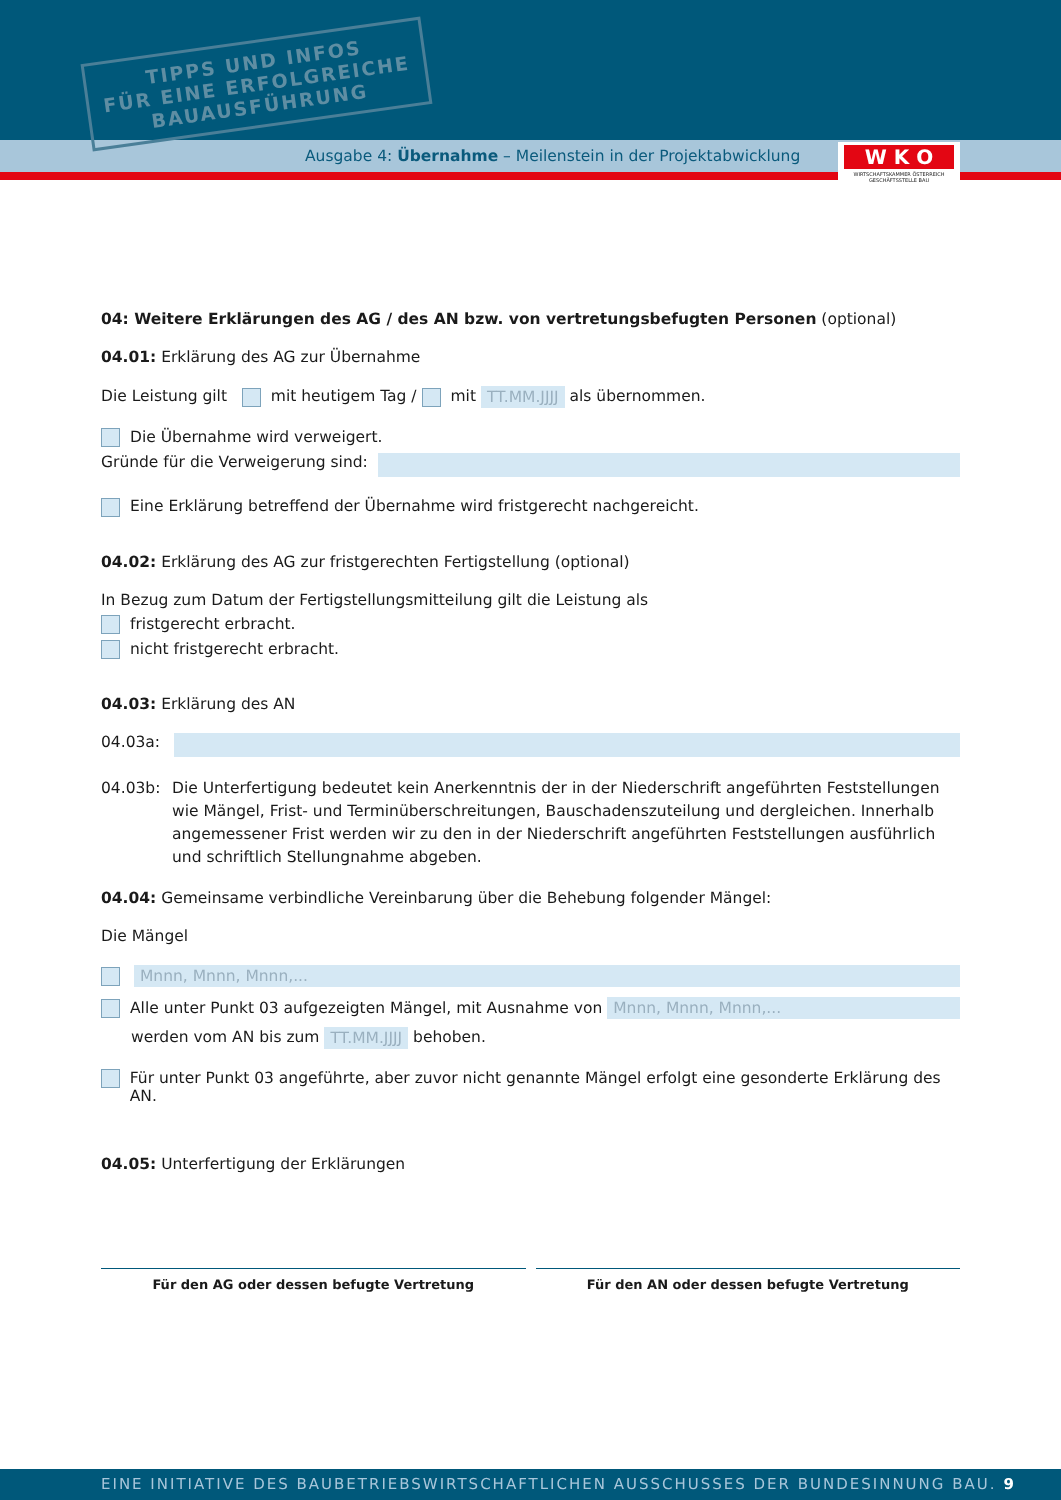TIPPS UND INFOS
FÜR EINE ERFOLGREICHE
BAUAUSFÜHRUNG
Ausgabe 4: Übernahme – Meilenstein in der Projektabwicklung
W K O
WIRTSCHAFTSKAMMER ÖSTERREICH
GESCHÄFTSSTELLE BAU
04: Weitere Erklärungen des AG / des AN bzw. von vertretungsbefugten Personen (optional)
04.01: Erklärung des AG zur Übernahme
Die Leistung gilt mit heutigem Tag / mit TT.MM.JJJJ als übernommen.
Die Übernahme wird verweigert.
Gründe für die Verweigerung sind:
Eine Erklärung betreffend der Übernahme wird fristgerecht nachgereicht.
04.02: Erklärung des AG zur fristgerechten Fertigstellung (optional)
In Bezug zum Datum der Fertigstellungsmitteilung gilt die Leistung als
fristgerecht erbracht.
nicht fristgerecht erbracht.
04.03: Erklärung des AN
04.03a:
04.03b: Die Unterfertigung bedeutet kein Anerkenntnis der in der Niederschrift angeführten Feststellungen wie Mängel, Frist- und Terminüberschreitungen, Bauschadenszuteilung und dergleichen. Innerhalb angemessener Frist werden wir zu den in der Niederschrift angeführten Feststellungen ausführlich und schriftlich Stellungnahme abgeben.
04.04: Gemeinsame verbindliche Vereinbarung über die Behebung folgender Mängel:
Die Mängel
Mnnn, Mnnn, Mnnn,...
Alle unter Punkt 03 aufgezeigten Mängel, mit Ausnahme von Mnnn, Mnnn, Mnnn,...
werden vom AN bis zum TT.MM.JJJJ behoben.
Für unter Punkt 03 angeführte, aber zuvor nicht genannte Mängel erfolgt eine gesonderte Erklärung des AN.
04.05: Unterfertigung der Erklärungen
Für den AG oder dessen befugte Vertretung
Für den AN oder dessen befugte Vertretung
EINE INITIATIVE DES BAUBETRIEBSWIRTSCHAFTLICHEN AUSSCHUSSES DER BUNDESINNUNG BAU. 9